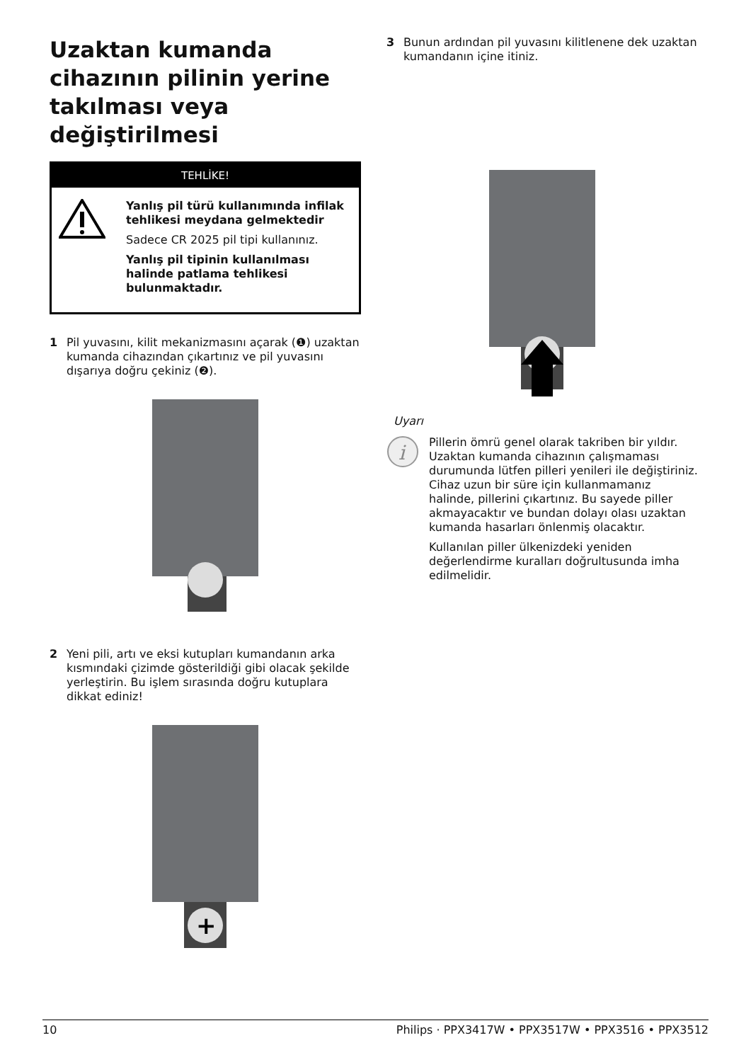Uzaktan kumanda cihazının pilinin yerine takılması veya değiştirilmesi
TEHLİKE!
Yanlış pil türü kullanımında infilak tehlikesi meydana gelmektedir
Sadece CR 2025 pil tipi kullanınız.
Yanlış pil tipinin kullanılması halinde patlama tehlikesi bulunmaktadır.
1 Pil yuvasını, kilit mekanizmasını açarak (❶) uzaktan kumanda cihazından çıkartınız ve pil yuvasını dışarıya doğru çekiniz (❷).
2 Yeni pili, artı ve eksi kutupları kumandanın arka kısmındaki çizimde gösterildiği gibi olacak şekilde yerleştirin. Bu işlem sırasında doğru kutuplara dikkat ediniz!
+
3 Bunun ardından pil yuvasını kilitlenene dek uzaktan kumandanın içine itiniz.
Uyarı
i
Pillerin ömrü genel olarak takriben bir yıldır. Uzaktan kumanda cihazının çalışmaması durumunda lütfen pilleri yenileri ile değiştiriniz. Cihaz uzun bir süre için kullanmamanız halinde, pillerini çıkartınız. Bu sayede piller akmayacaktır ve bundan dolayı olası uzaktan kumanda hasarları önlenmiş olacaktır.
Kullanılan piller ülkenizdeki yeniden değerlendirme kuralları doğrultusunda imha edilmelidir.
10 Philips · PPX3417W • PPX3517W • PPX3516 • PPX3512